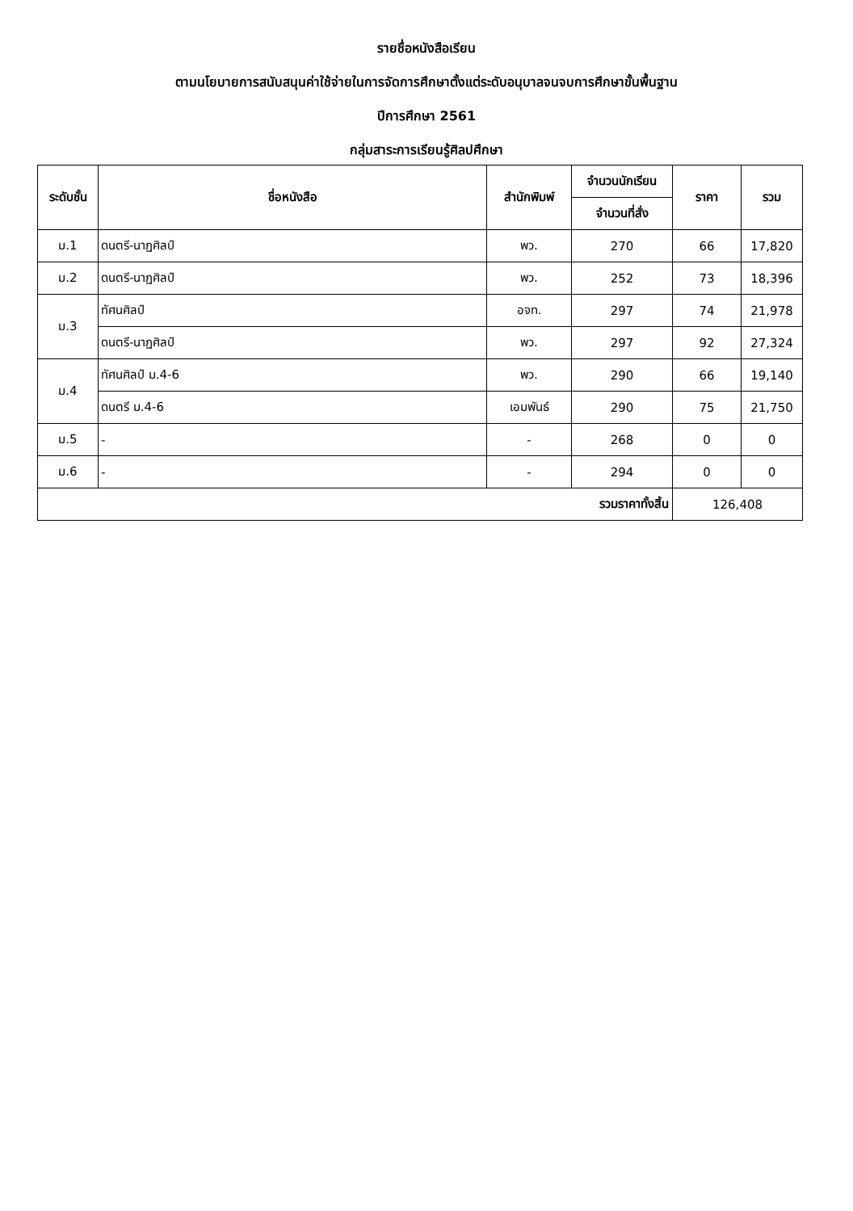รายชื่อหนังสือเรียน
ตามนโยบายการสนับสนุนค่าใช้จ่ายในการจัดการศึกษาตั้งแต่ระดับอนุบาลจนจบการศึกษาขั้นพื้นฐาน
ปีการศึกษา 2561
กลุ่มสาระการเรียนรู้ศิลปศึกษา
| ระดับชั้น | ชื่อหนังสือ | สำนักพิมพ์ | จำนวนนักเรียน | ราคา | รวม |
| --- | --- | --- | --- | --- | --- |
| | | | จำนวนที่สั่ง | | |
| ม.1 | ดนตรี-นาฏศิลป์ | พว. | 270 | 66 | 17,820 |
| ม.2 | ดนตรี-นาฏศิลป์ | พว. | 252 | 73 | 18,396 |
| ม.3 | ทัศนศิลป์ | อจท. | 297 | 74 | 21,978 |
| | ดนตรี-นาฏศิลป์ | พว. | 297 | 92 | 27,324 |
| ม.4 | ทัศนศิลป์ ม.4-6 | พว. | 290 | 66 | 19,140 |
| | ดนตรี ม.4-6 | เอมพันธ์ | 290 | 75 | 21,750 |
| ม.5 | - | - | 268 | 0 | 0 |
| ม.6 | - | - | 294 | 0 | 0 |
| รวมราคาทั้งสิ้น | | | | 126,408 | |